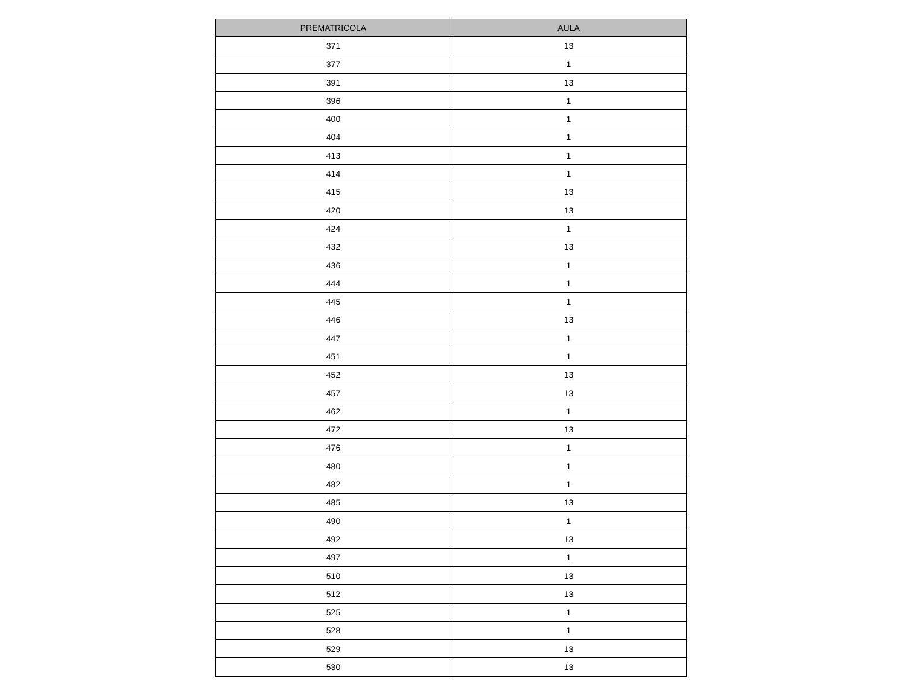| PREMATRICOLA | AULA |
| --- | --- |
| 371 | 13 |
| 377 | 1 |
| 391 | 13 |
| 396 | 1 |
| 400 | 1 |
| 404 | 1 |
| 413 | 1 |
| 414 | 1 |
| 415 | 13 |
| 420 | 13 |
| 424 | 1 |
| 432 | 13 |
| 436 | 1 |
| 444 | 1 |
| 445 | 1 |
| 446 | 13 |
| 447 | 1 |
| 451 | 1 |
| 452 | 13 |
| 457 | 13 |
| 462 | 1 |
| 472 | 13 |
| 476 | 1 |
| 480 | 1 |
| 482 | 1 |
| 485 | 13 |
| 490 | 1 |
| 492 | 13 |
| 497 | 1 |
| 510 | 13 |
| 512 | 13 |
| 525 | 1 |
| 528 | 1 |
| 529 | 13 |
| 530 | 13 |